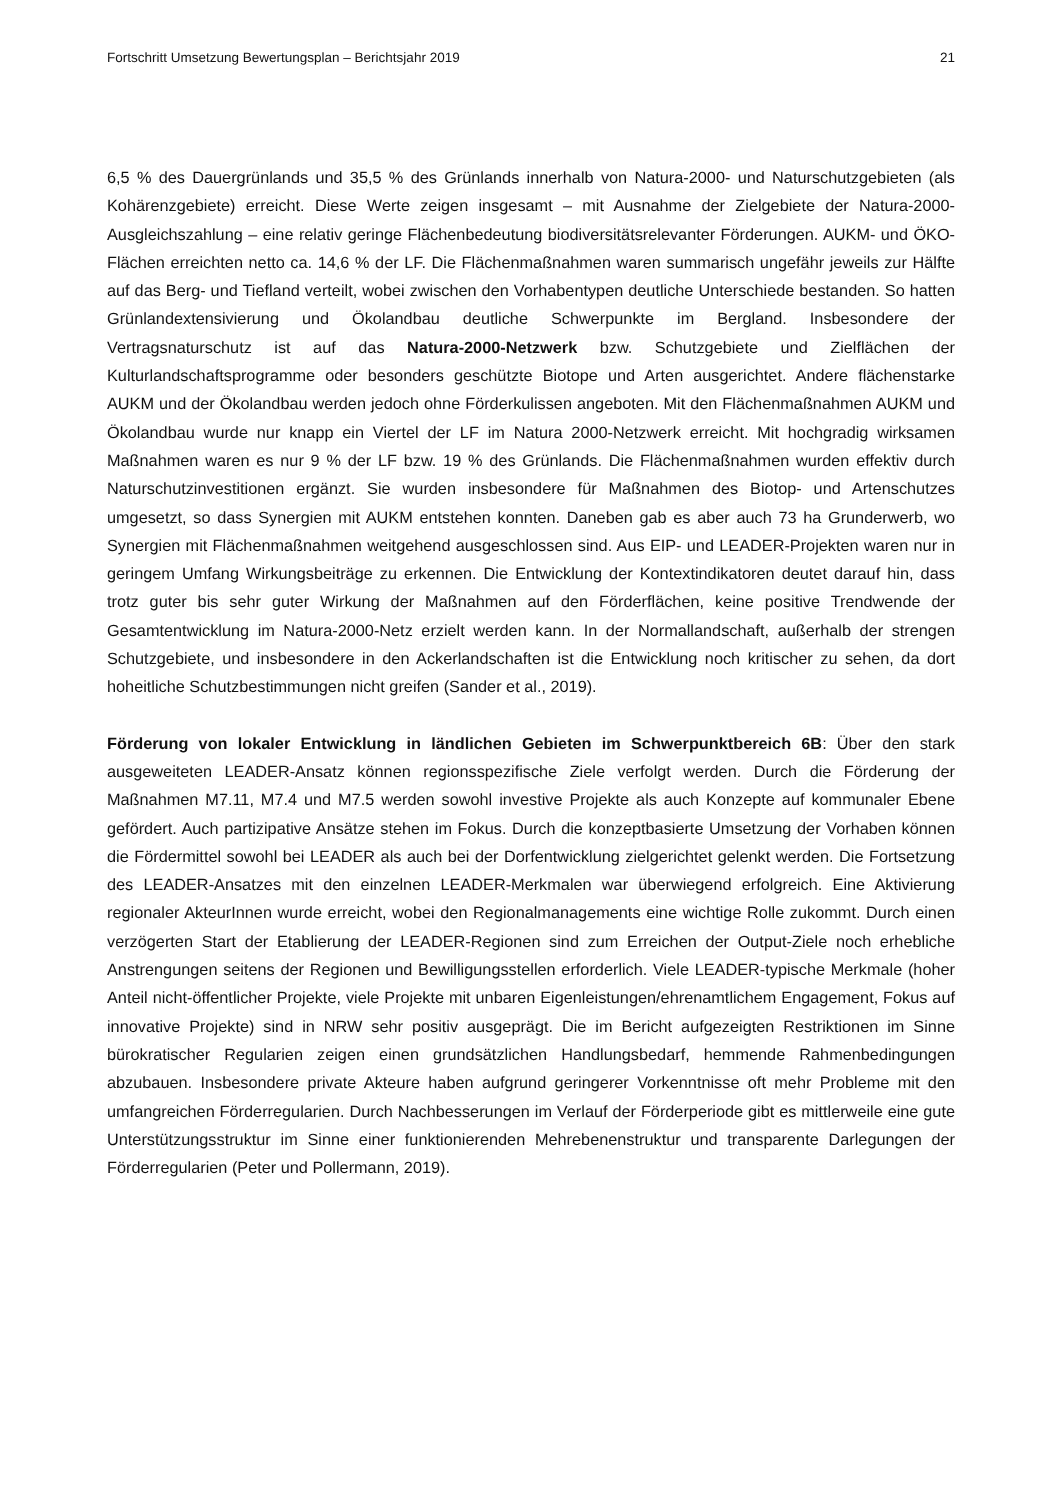Fortschritt Umsetzung Bewertungsplan – Berichtsjahr 2019 21
6,5 % des Dauergrünlands und 35,5 % des Grünlands innerhalb von Natura-2000- und Naturschutzgebieten (als Kohärenzgebiete) erreicht. Diese Werte zeigen insgesamt – mit Ausnahme der Zielgebiete der Natura-2000-Ausgleichszahlung – eine relativ geringe Flächenbedeutung biodiversitätsrelevanter Förderungen. AUKM- und ÖKO-Flächen erreichten netto ca. 14,6 % der LF. Die Flächenmaßnahmen waren summarisch ungefähr jeweils zur Hälfte auf das Berg- und Tiefland verteilt, wobei zwischen den Vorhabentypen deutliche Unterschiede bestanden. So hatten Grünlandextensivierung und Ökolandbau deutliche Schwerpunkte im Bergland. Insbesondere der Vertragsnaturschutz ist auf das Natura-2000-Netzwerk bzw. Schutzgebiete und Zielflächen der Kulturlandschaftsprogramme oder besonders geschützte Biotope und Arten ausgerichtet. Andere flächenstarke AUKM und der Ökolandbau werden jedoch ohne Förderkulissen angeboten. Mit den Flächenmaßnahmen AUKM und Ökolandbau wurde nur knapp ein Viertel der LF im Natura 2000-Netzwerk erreicht. Mit hochgradig wirksamen Maßnahmen waren es nur 9 % der LF bzw. 19 % des Grünlands. Die Flächenmaßnahmen wurden effektiv durch Naturschutzinvestitionen ergänzt. Sie wurden insbesondere für Maßnahmen des Biotop- und Artenschutzes umgesetzt, so dass Synergien mit AUKM entstehen konnten. Daneben gab es aber auch 73 ha Grunderwerb, wo Synergien mit Flächenmaßnahmen weitgehend ausgeschlossen sind. Aus EIP- und LEADER-Projekten waren nur in geringem Umfang Wirkungsbeiträge zu erkennen. Die Entwicklung der Kontextindikatoren deutet darauf hin, dass trotz guter bis sehr guter Wirkung der Maßnahmen auf den Förderflächen, keine positive Trendwende der Gesamtentwicklung im Natura-2000-Netz erzielt werden kann. In der Normallandschaft, außerhalb der strengen Schutzgebiete, und insbesondere in den Ackerlandschaften ist die Entwicklung noch kritischer zu sehen, da dort hoheitliche Schutzbestimmungen nicht greifen (Sander et al., 2019).
Förderung von lokaler Entwicklung in ländlichen Gebieten im Schwerpunktbereich 6B: Über den stark ausgeweiteten LEADER-Ansatz können regionsspezifische Ziele verfolgt werden. Durch die Förderung der Maßnahmen M7.11, M7.4 und M7.5 werden sowohl investive Projekte als auch Konzepte auf kommunaler Ebene gefördert. Auch partizipative Ansätze stehen im Fokus. Durch die konzeptbasierte Umsetzung der Vorhaben können die Fördermittel sowohl bei LEADER als auch bei der Dorfentwicklung zielgerichtet gelenkt werden. Die Fortsetzung des LEADER-Ansatzes mit den einzelnen LEADER-Merkmalen war überwiegend erfolgreich. Eine Aktivierung regionaler AkteurInnen wurde erreicht, wobei den Regionalmanagements eine wichtige Rolle zukommt. Durch einen verzögerten Start der Etablierung der LEADER-Regionen sind zum Erreichen der Output-Ziele noch erhebliche Anstrengungen seitens der Regionen und Bewilligungsstellen erforderlich. Viele LEADER-typische Merkmale (hoher Anteil nicht-öffentlicher Projekte, viele Projekte mit unbaren Eigenleistungen/ehrenamtlichem Engagement, Fokus auf innovative Projekte) sind in NRW sehr positiv ausgeprägt. Die im Bericht aufgezeigten Restriktionen im Sinne bürokratischer Regularien zeigen einen grundsätzlichen Handlungsbedarf, hemmende Rahmenbedingungen abzubauen. Insbesondere private Akteure haben aufgrund geringerer Vorkenntnisse oft mehr Probleme mit den umfangreichen Förderregularien. Durch Nachbesserungen im Verlauf der Förderperiode gibt es mittlerweile eine gute Unterstützungsstruktur im Sinne einer funktionierenden Mehrebenenstruktur und transparente Darlegungen der Förderregularien (Peter und Pollermann, 2019).